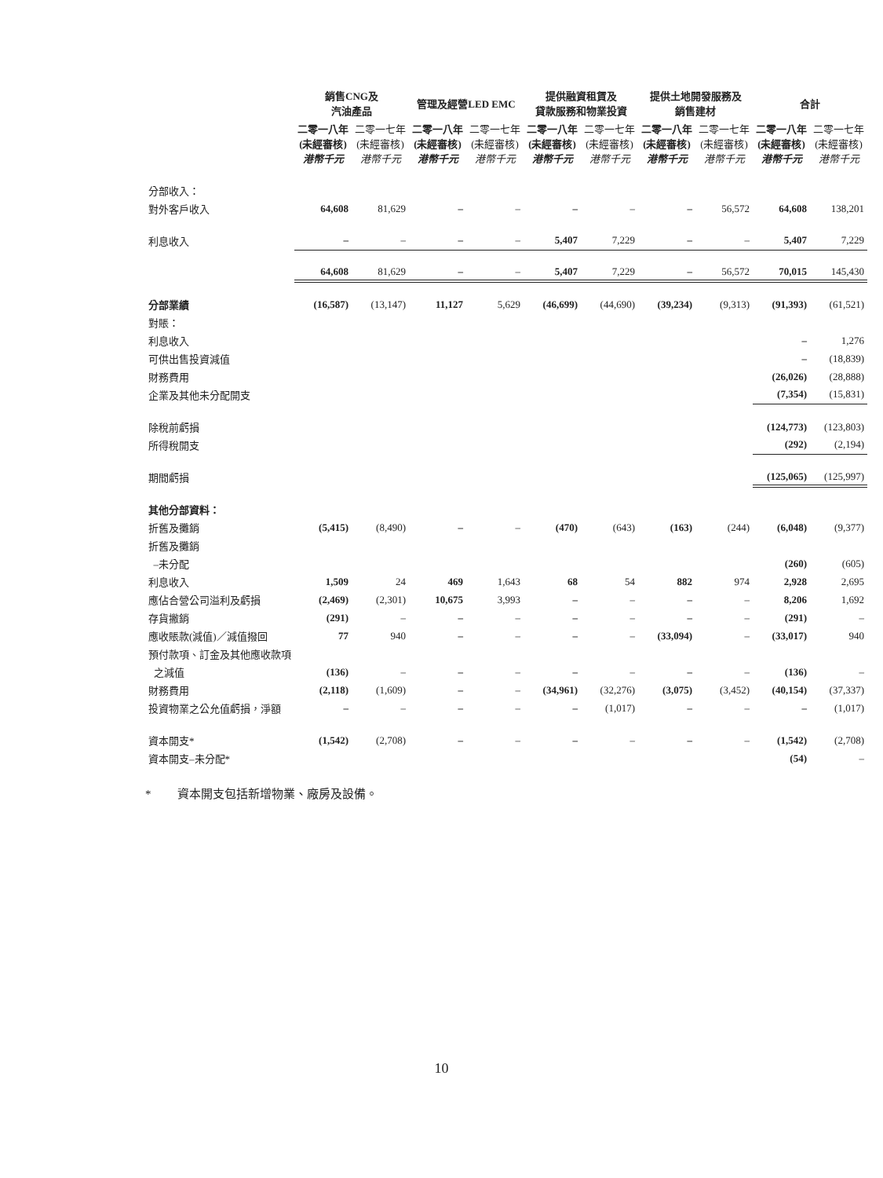| | 銷售CNG及 汽油產品 | | 管理及經營LED EMC | | 提供融資租賃及 貸款服務和物業投資 | | 提供土地開發服務及 銷售建材 | | 合計 | |
| --- | --- | --- | --- | --- | --- | --- | --- | --- | --- | --- |
| | 二零一八年 (未經審核) 港幣千元 | 二零一七年 (未經審核) 港幣千元 | 二零一八年 (未經審核) 港幣千元 | 二零一七年 (未經審核) 港幣千元 | 二零一八年 (未經審核) 港幣千元 | 二零一七年 (未經審核) 港幣千元 | 二零一八年 (未經審核) 港幣千元 | 二零一七年 (未經審核) 港幣千元 | 二零一八年 (未經審核) 港幣千元 | 二零一七年 (未經審核) 港幣千元 |
| 分部收入： | | | | | | | | | | |
| 對外客戶收入 | 64,608 | 81,629 | – | – | – | – | – | 56,572 | 64,608 | 138,201 |
| 利息收入 | – | – | – | – | 5,407 | 7,229 | – | – | 5,407 | 7,229 |
| | 64,608 | 81,629 | – | – | 5,407 | 7,229 | – | 56,572 | 70,015 | 145,430 |
| 分部業績 | (16,587) | (13,147) | 11,127 | 5,629 | (46,699) | (44,690) | (39,234) | (9,313) | (91,393) | (61,521) |
| 對賬： | | | | | | | | | | |
| 利息收入 | | | | | | | | | – | 1,276 |
| 可供出售投資減值 | | | | | | | | | – | (18,839) |
| 財務費用 | | | | | | | | | (26,026) | (28,888) |
| 企業及其他未分配開支 | | | | | | | | | (7,354) | (15,831) |
| 除稅前虧損 | | | | | | | | | (124,773) | (123,803) |
| 所得稅開支 | | | | | | | | | (292) | (2,194) |
| 期間虧損 | | | | | | | | | (125,065) | (125,997) |
| 其他分部資料： | | | | | | | | | | |
| 折舊及攤銷 | (5,415) | (8,490) | – | – | (470) | (643) | (163) | (244) | (6,048) | (9,377) |
| 折舊及攤銷 | | | | | | | | | | |
| –未分配 | | | | | | | | | (260) | (605) |
| 利息收入 | 1,509 | 24 | 469 | 1,643 | 68 | 54 | 882 | 974 | 2,928 | 2,695 |
| 應佔合營公司溢利及虧損 | (2,469) | (2,301) | 10,675 | 3,993 | – | – | – | – | 8,206 | 1,692 |
| 存貨撇銷 | (291) | – | – | – | – | – | – | – | (291) | – |
| 應收賬款(減值)／減值撥回 | 77 | 940 | – | – | – | – | (33,094) | – | (33,017) | 940 |
| 預付款項、訂金及其他應收款項 | | | | | | | | | | |
| 之減值 | (136) | – | – | – | – | – | – | – | (136) | – |
| 財務費用 | (2,118) | (1,609) | – | – | (34,961) | (32,276) | (3,075) | (3,452) | (40,154) | (37,337) |
| 投資物業之公允值虧損，淨額 | – | – | – | – | – | (1,017) | – | – | – | (1,017) |
| 資本開支* | (1,542) | (2,708) | – | – | – | – | – | – | (1,542) | (2,708) |
| 資本開支–未分配* | | | | | | | | | (54) | – |
* 資本開支包括新增物業、廠房及設備。
10